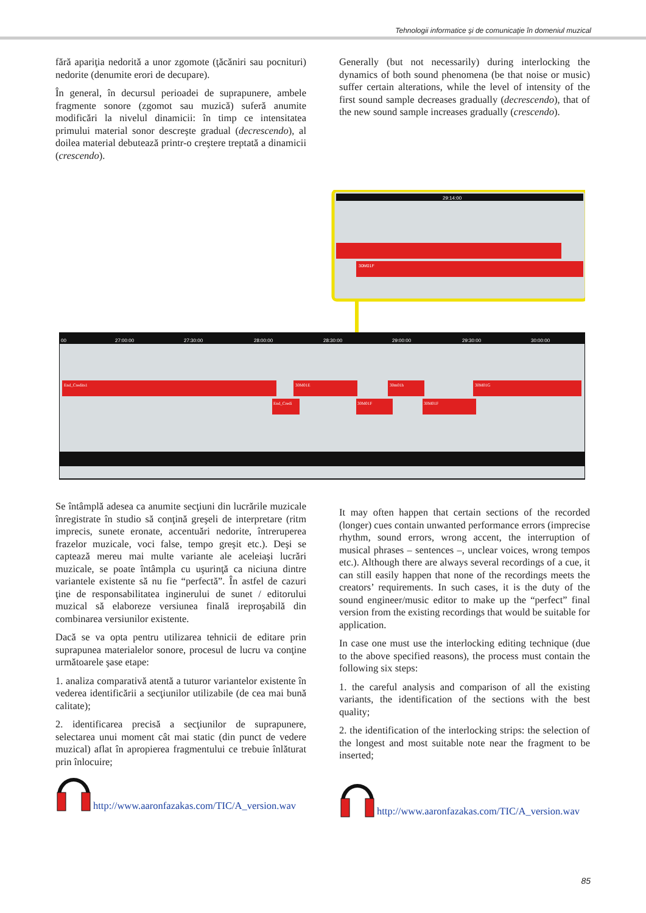Tehnologii informatice şi de comunicaţie în domeniul muzical
fără apariţia nedorită a unor zgomote (ţăcăniri sau pocnituri) nedorite (denumite erori de decupare).
În general, în decursul perioadei de suprapunere, ambele fragmente sonore (zgomot sau muzică) suferă anumite modificări la nivelul dinamicii: în timp ce intensitatea primului material sonor descreşte gradual (decrescendo), al doilea material debutează printr-o creştere treptată a dinamicii (crescendo).
Generally (but not necessarily) during interlocking the dynamics of both sound phenomena (be that noise or music) suffer certain alterations, while the level of intensity of the first sound sample decreases gradually (decrescendo), that of the new sound sample increases gradually (crescendo).
29:14:00
30M01F
00
27:00:00
27:30:00
28:00:00
28:30:00
29:00:00
29:30:00
30:00:00
End_Credits1
30M01E
30m01h
30M01G
End_Credi
30M01F
30M01F
Se întâmplă adesea ca anumite secţiuni din lucrările muzicale înregistrate în studio să conţină greşeli de interpretare (ritm imprecis, sunete eronate, accentuări nedorite, întreruperea frazelor muzicale, voci false, tempo greşit etc.). Deşi se captează mereu mai multe variante ale aceleiaşi lucrări muzicale, se poate întâmpla cu uşurinţă ca niciuna dintre variantele existente să nu fie “perfectă”. În astfel de cazuri ţine de responsabilitatea inginerului de sunet / editorului muzical să elaboreze versiunea finală ireproşabilă din combinarea versiunilor existente.
Dacă se va opta pentru utilizarea tehnicii de editare prin suprapunea materialelor sonore, procesul de lucru va conţine următoarele şase etape:
1. analiza comparativă atentă a tuturor variantelor existente în vederea identificării a secţiunilor utilizabile (de cea mai bună calitate);
2. identificarea precisă a secţiunilor de suprapunere, selectarea unui moment cât mai static (din punct de vedere muzical) aflat în apropierea fragmentului ce trebuie înlăturat prin înlocuire;
http://www.aaronfazakas.com/TIC/A_version.wav
It may often happen that certain sections of the recorded (longer) cues contain unwanted performance errors (imprecise rhythm, sound errors, wrong accent, the interruption of musical phrases – sentences –, unclear voices, wrong tempos etc.). Although there are always several recordings of a cue, it can still easily happen that none of the recordings meets the creators’ requirements. In such cases, it is the duty of the sound engineer/music editor to make up the “perfect” final version from the existing recordings that would be suitable for application.
In case one must use the interlocking editing technique (due to the above specified reasons), the process must contain the following six steps:
1. the careful analysis and comparison of all the existing variants, the identification of the sections with the best quality;
2. the identification of the interlocking strips: the selection of the longest and most suitable note near the fragment to be inserted;
http://www.aaronfazakas.com/TIC/A_version.wav
85